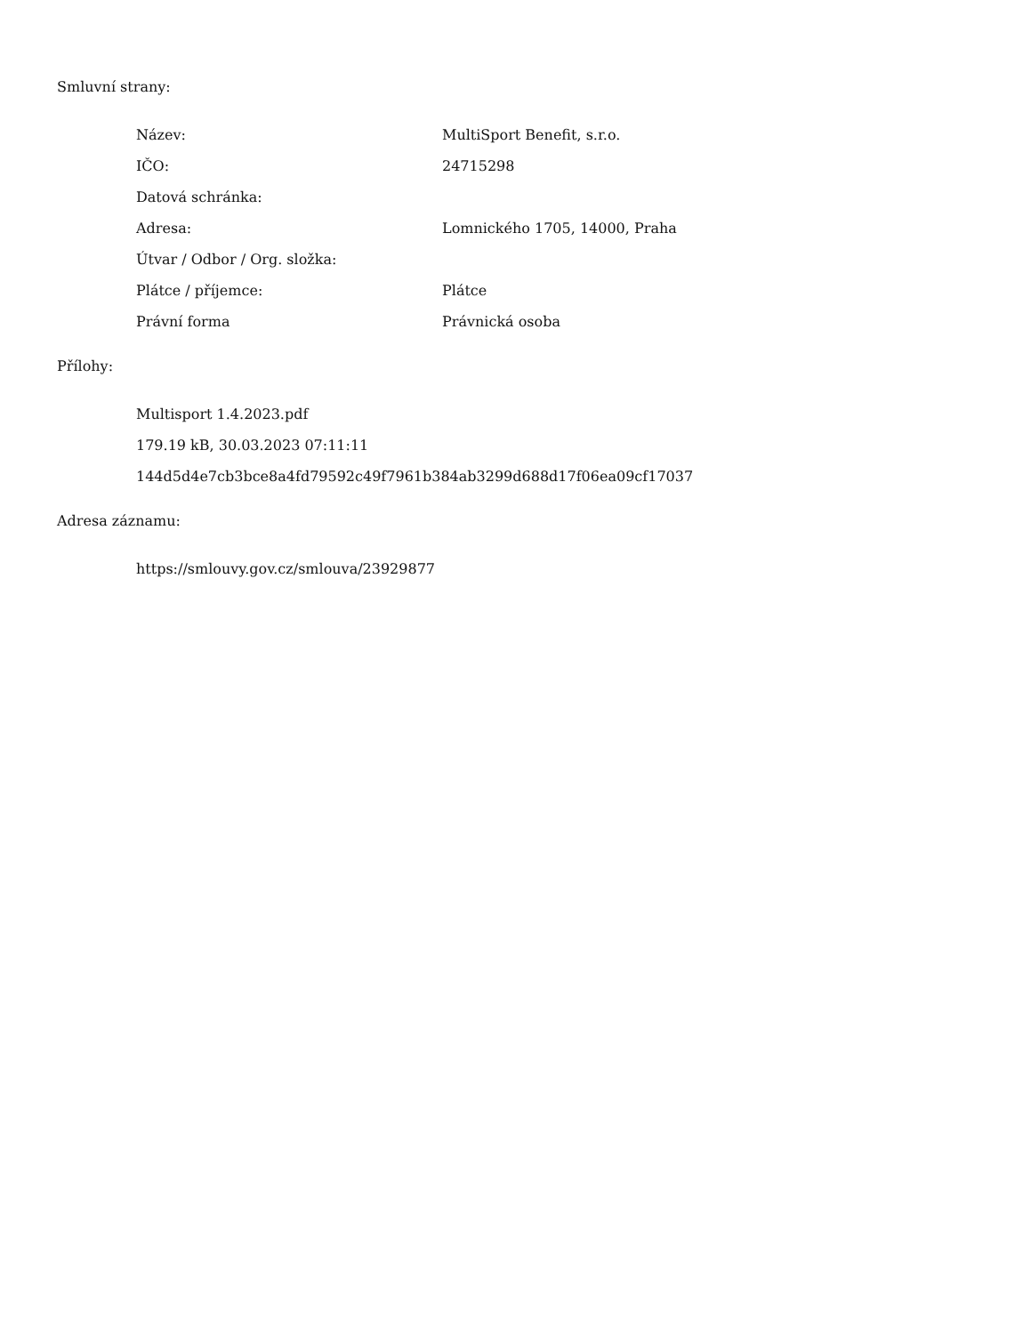Smluvní strany:
| Název: | MultiSport Benefit, s.r.o. |
| IČO: | 24715298 |
| Datová schránka: | |
| Adresa: | Lomnického 1705, 14000, Praha |
| Útvar / Odbor / Org. složka: | |
| Plátce / příjemce: | Plátce |
| Právní forma | Právnická osoba |
Přílohy:
Multisport 1.4.2023.pdf
179.19 kB, 30.03.2023 07:11:11
144d5d4e7cb3bce8a4fd79592c49f7961b384ab3299d688d17f06ea09cf17037
Adresa záznamu:
https://smlouvy.gov.cz/smlouva/23929877